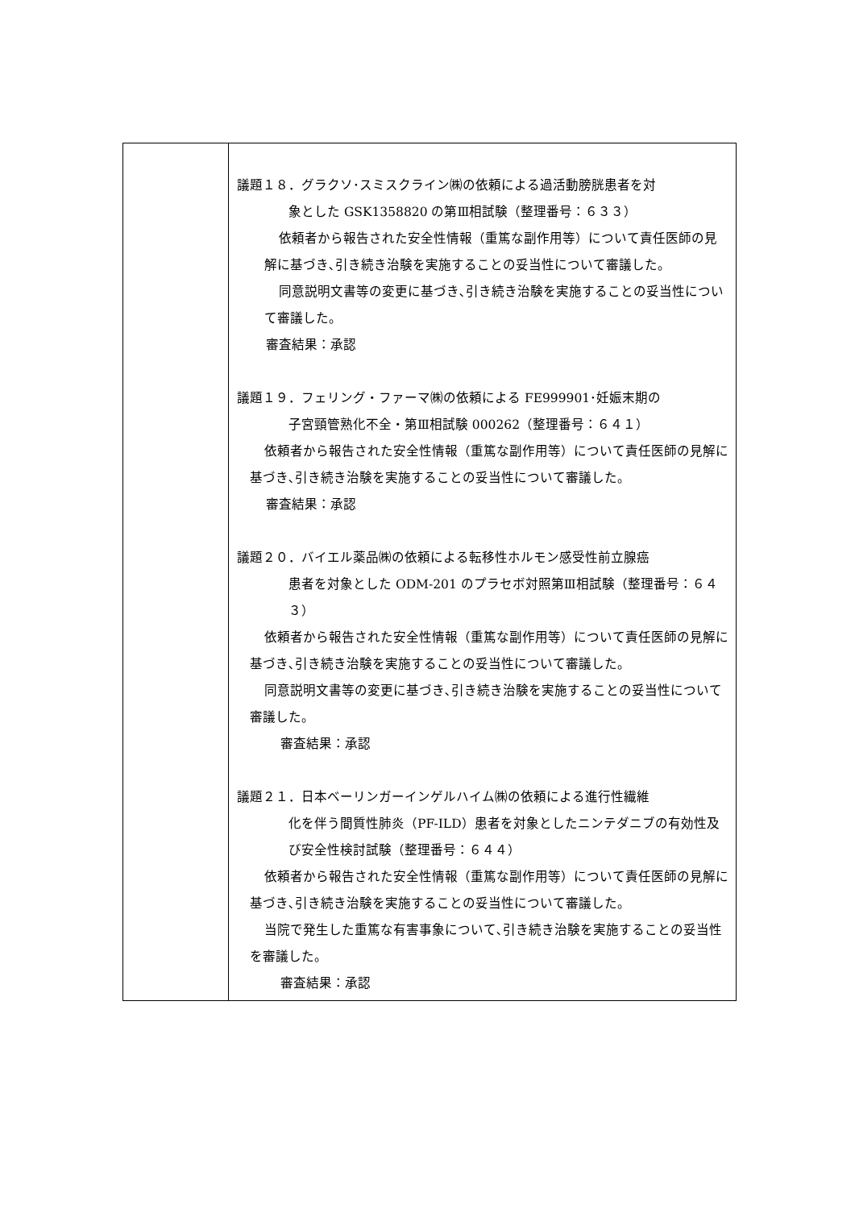| | 議題１８．グラクソ･スミスクライン㈱の依頼による過活動膀胱患者を対 象とした GSK1358820 の第Ⅲ相試験（整理番号：６３３） 依頼者から報告された安全性情報（重篤な副作用等）について責任医師の見解に基づき､引き続き治験を実施することの妥当性について審議した。 同意説明文書等の変更に基づき､引き続き治験を実施することの妥当性について審議した。 審査結果：承認 議題１９．フェリング・ファーマ㈱の依頼による FE999901･妊娠末期の 子宮頸管熟化不全・第Ⅲ相試験 000262（整理番号：６４１） 依頼者から報告された安全性情報（重篤な副作用等）について責任医師の見解に基づき､引き続き治験を実施することの妥当性について審議した。 審査結果：承認 議題２０．バイエル薬品㈱の依頼による転移性ホルモン感受性前立腺癌 患者を対象とした ODM-201 のプラセボ対照第Ⅲ相試験（整理番号：６４３） 依頼者から報告された安全性情報（重篤な副作用等）について責任医師の見解に基づき､引き続き治験を実施することの妥当性について審議した。 同意説明文書等の変更に基づき､引き続き治験を実施することの妥当性について審議した。 審査結果：承認 議題２１．日本ベーリンガーインゲルハイム㈱の依頼による進行性繊維 化を伴う間質性肺炎（PF-ILD）患者を対象としたニンテダニブの有効性及び安全性検討試験（整理番号：６４４） 依頼者から報告された安全性情報（重篤な副作用等）について責任医師の見解に基づき､引き続き治験を実施することの妥当性について審議した。 当院で発生した重篤な有害事象について､引き続き治験を実施することの妥当性を審議した。 審査結果：承認 |